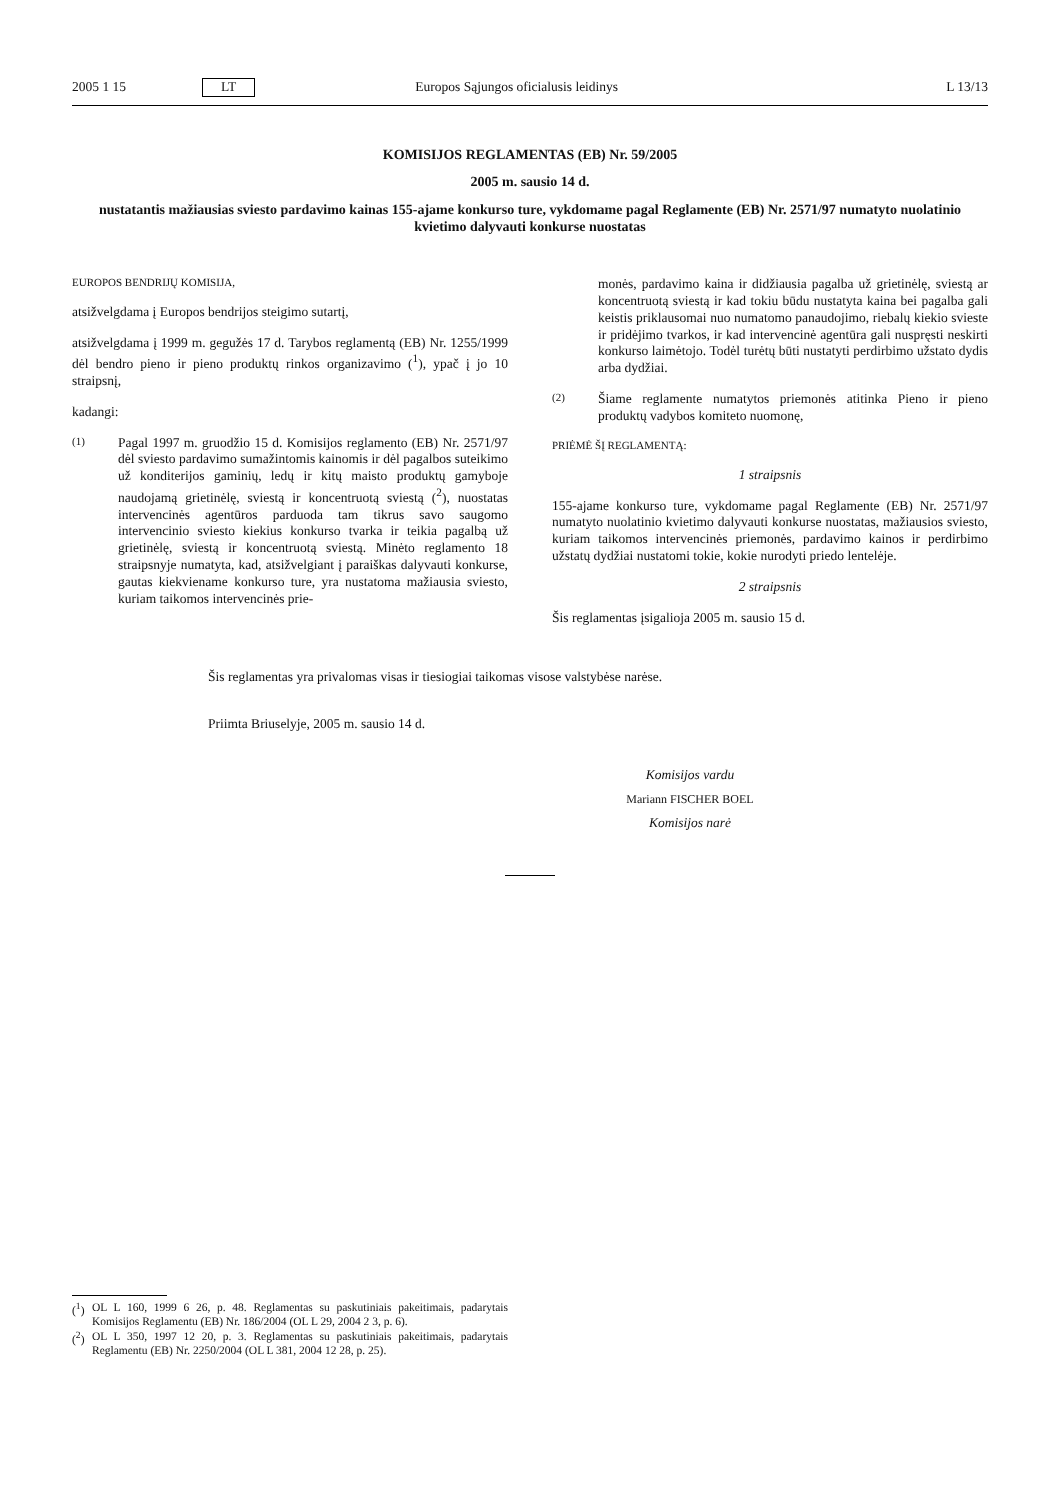2005 1 15 LT Europos Sąjungos oficialusis leidinys L 13/13
KOMISIJOS REGLAMENTAS (EB) Nr. 59/2005
2005 m. sausio 14 d.
nustatantis mažiausias sviesto pardavimo kainas 155-ajame konkurso ture, vykdomame pagal Reglamente (EB) Nr. 2571/97 numatyto nuolatinio kvietimo dalyvauti konkurse nuostatas
EUROPOS BENDRIJŲ KOMISIJA,
atsižvelgdama į Europos bendrijos steigimo sutartį,
atsižvelgdama į 1999 m. gegužės 17 d. Tarybos reglamentą (EB) Nr. 1255/1999 dėl bendro pieno ir pieno produktų rinkos organizavimo (<sup>1</sup>), ypač į jo 10 straipsnį,
kadangi:
(1)
Pagal 1997 m. gruodžio 15 d. Komisijos reglamento (EB) Nr. 2571/97 dėl sviesto pardavimo sumažintomis kainomis ir dėl pagalbos suteikimo už konditerijos gaminių, ledų ir kitų maisto produktų gamyboje naudojamą grietinėlę, sviestą ir koncentruotą sviestą (<sup>2</sup>), nuostatas intervencinės agentūros parduoda tam tikrus savo saugomo intervencinio sviesto kiekius konkurso tvarka ir teikia pagalbą už grietinėlę, sviestą ir koncentruotą sviestą. Minėto reglamento 18 straipsnyje numatyta, kad, atsižvelgiant į paraiškas dalyvauti konkurse, gautas kiekviename konkurso ture, yra nustatoma mažiausia sviesto, kuriam taikomos intervencinės prie-
monės, pardavimo kaina ir didžiausia pagalba už grietinėlę, sviestą ar koncentruotą sviestą ir kad tokiu būdu nustatyta kaina bei pagalba gali keistis priklausomai nuo numatomo panaudojimo, riebalų kiekio svieste ir pridėjimo tvarkos, ir kad intervencinė agentūra gali nuspręsti neskirti konkurso laimėtojo. Todėl turėtų būti nustatyti perdirbimo užstato dydis arba dydžiai.
(2)
Šiame reglamente numatytos priemonės atitinka Pieno ir pieno produktų vadybos komiteto nuomonę,
PRIĖMĖ ŠĮ REGLAMENTĄ:
1 straipsnis
155-ajame konkurso ture, vykdomame pagal Reglamente (EB) Nr. 2571/97 numatyto nuolatinio kvietimo dalyvauti konkurse nuostatas, mažiausios sviesto, kuriam taikomos intervencinės priemonės, pardavimo kainos ir perdirbimo užstatų dydžiai nustatomi tokie, kokie nurodyti priedo lentelėje.
2 straipsnis
Šis reglamentas įsigalioja 2005 m. sausio 15 d.
Šis reglamentas yra privalomas visas ir tiesiogiai taikomas visose valstybėse narėse.
Priimta Briuselyje, 2005 m. sausio 14 d.
Komisijos vardu
Mariann FISCHER BOEL
Komisijos narė
(<sup>1</sup>) OL L 160, 1999 6 26, p. 48. Reglamentas su paskutiniais pakeitimais, padarytais Komisijos Reglamentu (EB) Nr. 186/2004 (OL L 29, 2004 2 3, p. 6).
(<sup>2</sup>) OL L 350, 1997 12 20, p. 3. Reglamentas su paskutiniais pakeitimais, padarytais Reglamentu (EB) Nr. 2250/2004 (OL L 381, 2004 12 28, p. 25).